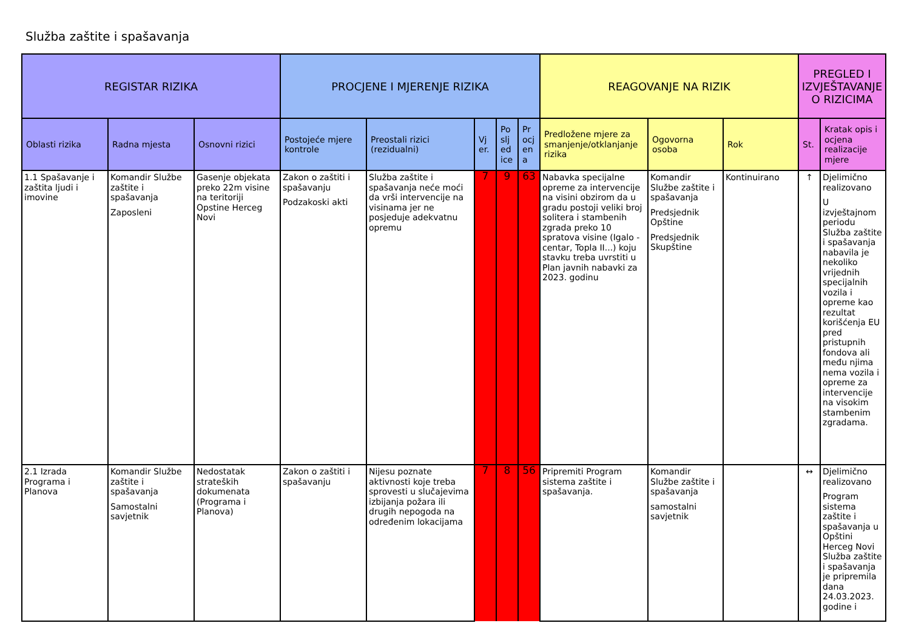Služba zaštite i spašavanja
| REGISTAR RIZIKA | | | PROCJENE I MJERENJE RIZIKA | | | | | REAGOVANJE NA RIZIK | | | PREGLED I IZVJEŠTAVANJE O RIZICIMA | |
| --- | --- | --- | --- | --- | --- | --- | --- | --- | --- | --- | --- | --- |
| Oblasti rizika | Radna mjesta | Osnovni rizici | Postojeće mjere kontrole | Preostali rizici (rezidualni) | Vj er. | Po slj ed ice | Pr ocj en a | Predložene mjere za smanjenje/otklanjanje rizika | Ogovorna osoba | Rok | St. | Kratak opis i ocjena realizacije mjere |
| 1.1 Spašavanje i zaštita ljudi i imovine | Komandir Službe zaštite i spašavanja Zaposleni | Gasenje objekata preko 22m visine na teritoriji Opstine Herceg Novi | Zakon o zaštiti i spašavanju Podzakoski akti | Služba zaštite i spašavanja neće moći da vrši intervencije na visinama jer ne posjeduje adekvatnu opremu | 7 | 9 | 63 | Nabavka specijalne opreme za intervencije na visini obzirom da u gradu postoji veliki broj solitera i stambenih zgrada preko 10 spratova visine (Igalo - centar, Topla II...) koju stavku treba uvrstiti u Plan javnih nabavki za 2023. godinu | Komandir Službe zaštite i spašavanja Predsjednik Opštine Predsjednik Skupštine | Kontinuirano | ↑ | Djelimično realizovano U izvještajnom periodu Služba zaštite i spašavanja nabavila je nekoliko vrijednih specijalnih vozila i opreme kao rezultat korišćenja EU pred pristupnih fondova ali među njima nema vozila i opreme za intervencije na visokim stambenim zgradama. |
| 2.1 Izrada Programa i Planova | Komandir Službe zaštite i spašavanja Samostalni savjetnik | Nedostatak strateških dokumenata (Programa i Planova) | Zakon o zaštiti i spašavanju | Nijesu poznate aktivnosti koje treba sprovesti u slučajevima izbijanja požara ili drugih nepogoda na određenim lokacijama | 7 | 8 | 56 | Pripremiti Program sistema zaštite i spašavanja. | Komandir Službe zaštite i spašavanja samostalni savjetnik | | ↔ | Djelimično realizovano Program sistema zaštite i spašavanja u Opštini Herceg Novi Služba zaštite i spašavanja je pripremila dana 24.03.2023. godine i |